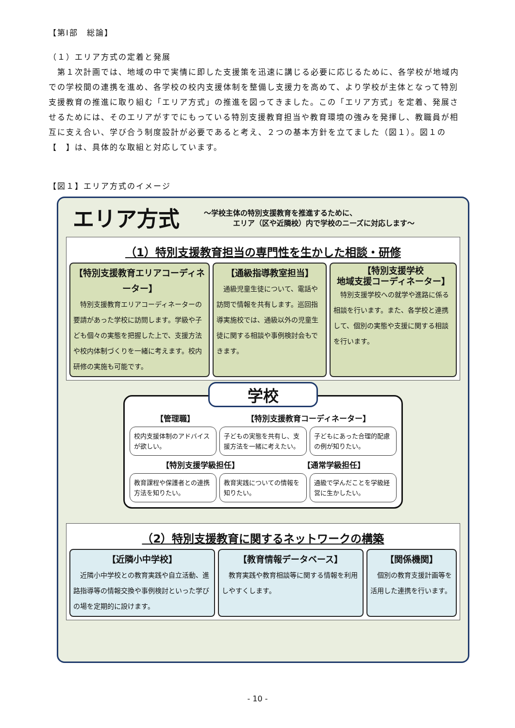【第Ⅰ部　総論】
（１）エリア方式の定着と発展
　第１次計画では、地域の中で実情に即した支援策を迅速に講じる必要に応じるために、各学校が地域内での学校間の連携を進め、各学校の校内支援体制を整備し支援力を高めて、より学校が主体となって特別支援教育の推進に取り組む「エリア方式」の推進を図ってきました。この「エリア方式」を定着、発展させるためには、そのエリアがすでにもっている特別支援教育担当や教育環境の強みを発揮し、教職員が相互に支え合い、学び合う制度設計が必要であると考え、２つの基本方針を立てました（図１）。図１の【　】は、具体的な取組と対応しています。
【図１】エリア方式のイメージ
エリア方式
～学校主体の特別支援教育を推進するために、
　　　　エリア（区や近隣校）内で学校のニーズに対応します～
（1）特別支援教育担当の専門性を生かした相談・研修
【特別支援教育エリアコーディネーター】
　特別支援教育エリアコーディネーターの要請があった学校に訪問します。学級や子ども個々の実態を把握した上で、支援方法や校内体制づくりを一緒に考えます。校内研修の実施も可能です。
【通級指導教室担当】
　通級児童生徒について、電話や訪問で情報を共有します。巡回指導実施校では、通級以外の児童生徒に関する相談や事例検討会もできます。
【特別支援学校
地域支援コーディネーター】
　特別支援学校への就学や進路に係る相談を行います。また、各学校と連携して、個別の実態や支援に関する相談を行います。
学校
【管理職】 【特別支援教育コーディネーター】
校内支援体制のアドバイスが欲しい。 子どもの実態を共有し、支援方法を一緒に考えたい。
子どもにあった合理的配慮の例が知りたい。
【特別支援学級担任】 【通常学級担任】
教育課程や保護者との連携方法を知りたい。
教育実践についての情報を知りたい。 通級で学んだことを学級経営に生かしたい。
（2）特別支援教育に関するネットワークの構築
【近隣小中学校】
　近隣小中学校との教育実践や自立活動、進路指導等の情報交換や事例検討といった学びの場を定期的に設けます。
【教育情報データベース】
　教育実践や教育相談等に関する情報を利用しやすくします。
【関係機関】
　個別の教育支援計画等を活用した連携を行います。
- 10 -